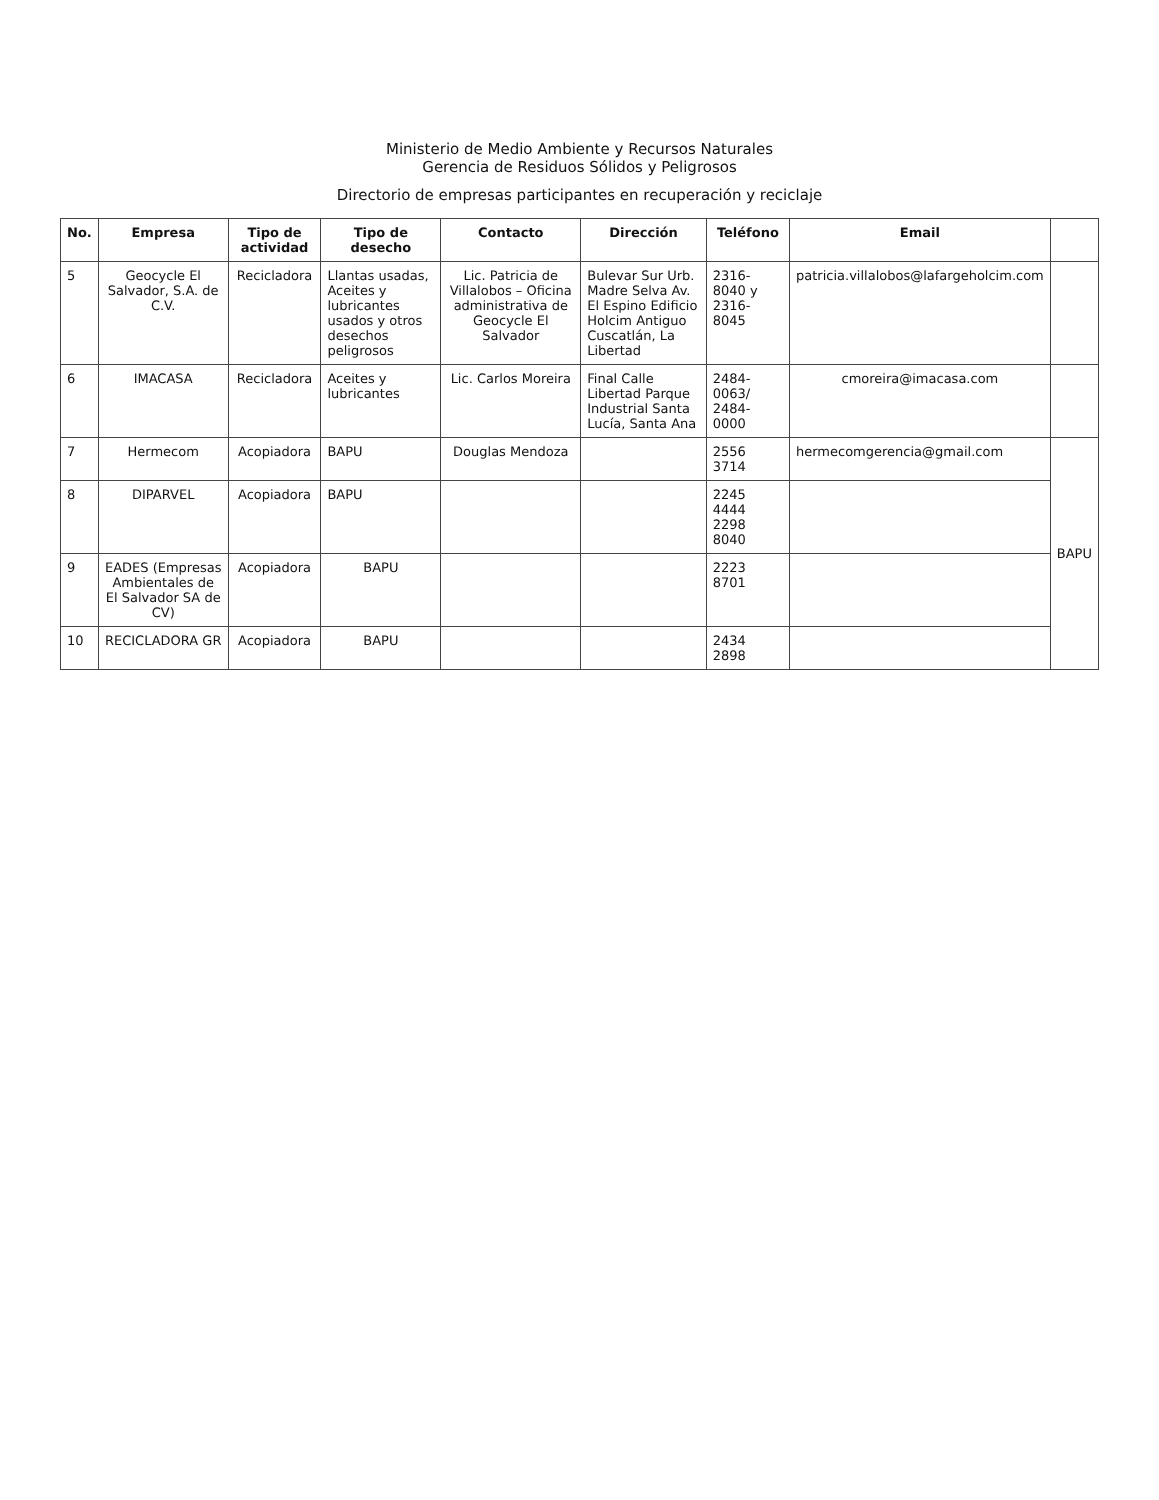Ministerio de Medio Ambiente y Recursos Naturales
Gerencia de Residuos Sólidos y Peligrosos
Directorio de empresas participantes en recuperación y reciclaje
| No. | Empresa | Tipo de actividad | Tipo de desecho | Contacto | Dirección | Teléfono | Email | |
| --- | --- | --- | --- | --- | --- | --- | --- | --- |
| 5 | Geocycle El Salvador, S.A. de C.V. | Recicladora | Llantas usadas, Aceites y lubricantes usados y otros desechos peligrosos | Lic. Patricia de Villalobos – Oficina administrativa de Geocycle El Salvador | Bulevar Sur Urb. Madre Selva Av. El Espino Edificio Holcim Antiguo Cuscatlán, La Libertad | 2316-8040 y 2316-8045 | patricia.villalobos@lafargeholcim.com | |
| 6 | IMACASA | Recicladora | Aceites y lubricantes | Lic. Carlos Moreira | Final Calle Libertad Parque Industrial Santa Lucía, Santa Ana | 2484-0063/ 2484-0000 | cmoreira@imacasa.com | |
| 7 | Hermecom | Acopiadora | BAPU | Douglas Mendoza | | 2556 3714 | hermecomgerencia@gmail.com | BAPU |
| 8 | DIPARVEL | Acopiadora | BAPU | | | 2245 4444 2298 8040 | | |
| 9 | EADES (Empresas Ambientales de El Salvador SA de CV) | Acopiadora | BAPU | | | 2223 8701 | | |
| 10 | RECICLADORA GR | Acopiadora | BAPU | | | 2434 2898 | | |